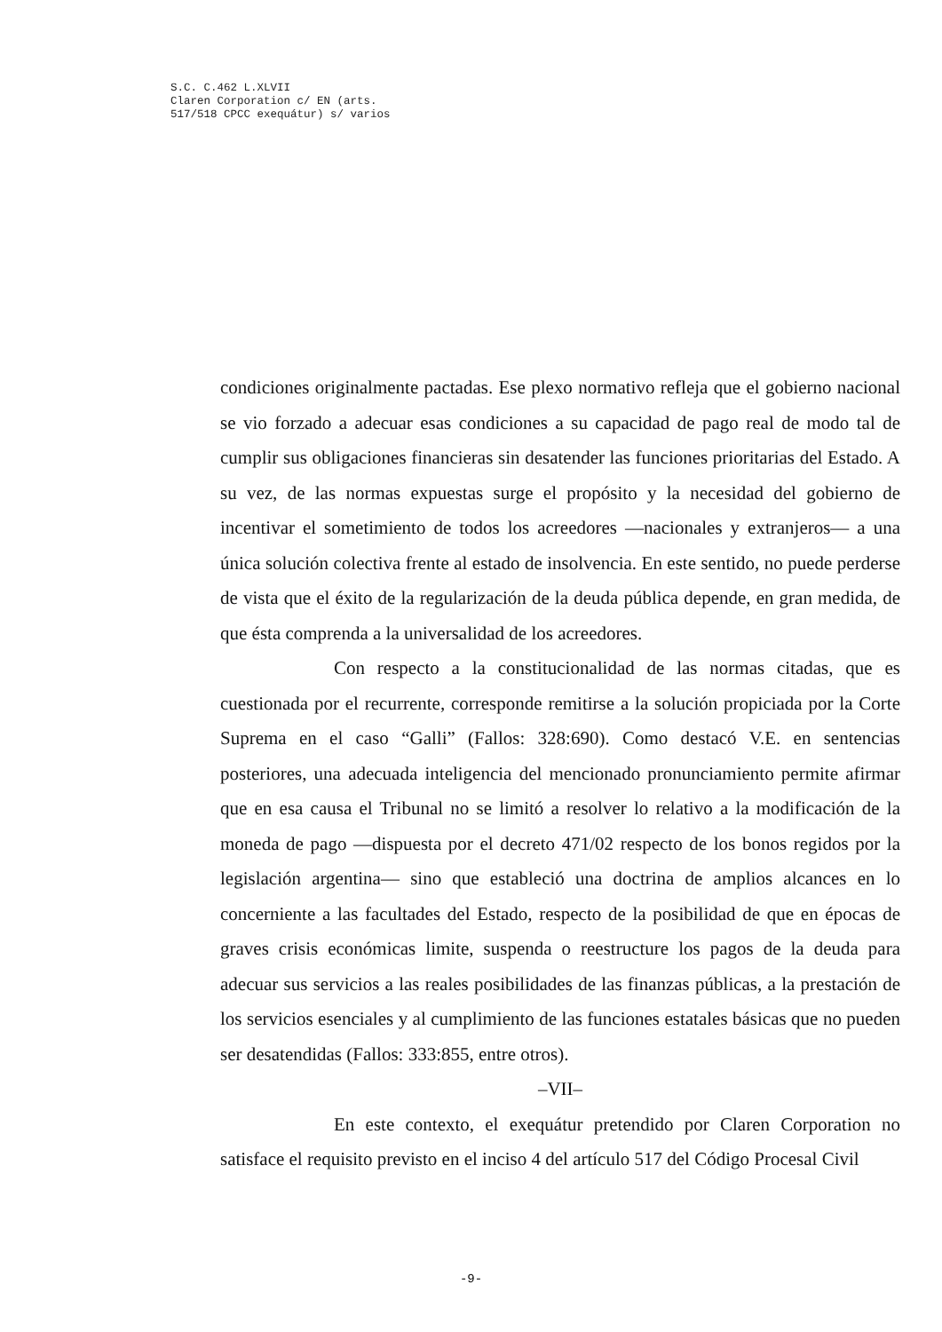S.C. C.462 L.XLVII
Claren Corporation c/ EN (arts.
517/518 CPCC exequátur) s/ varios
condiciones originalmente pactadas. Ese plexo normativo refleja que el gobierno nacional se vio forzado a adecuar esas condiciones a su capacidad de pago real de modo tal de cumplir sus obligaciones financieras sin desatender las funciones prioritarias del Estado. A su vez, de las normas expuestas surge el propósito y la necesidad del gobierno de incentivar el sometimiento de todos los acreedores —nacionales y extranjeros— a una única solución colectiva frente al estado de insolvencia. En este sentido, no puede perderse de vista que el éxito de la regularización de la deuda pública depende, en gran medida, de que ésta comprenda a la universalidad de los acreedores.
Con respecto a la constitucionalidad de las normas citadas, que es cuestionada por el recurrente, corresponde remitirse a la solución propiciada por la Corte Suprema en el caso “Galli” (Fallos: 328:690). Como destacó V.E. en sentencias posteriores, una adecuada inteligencia del mencionado pronunciamiento permite afirmar que en esa causa el Tribunal no se limitó a resolver lo relativo a la modificación de la moneda de pago —dispuesta por el decreto 471/02 respecto de los bonos regidos por la legislación argentina— sino que estableció una doctrina de amplios alcances en lo concerniente a las facultades del Estado, respecto de la posibilidad de que en épocas de graves crisis económicas limite, suspenda o reestructure los pagos de la deuda para adecuar sus servicios a las reales posibilidades de las finanzas públicas, a la prestación de los servicios esenciales y al cumplimiento de las funciones estatales básicas que no pueden ser desatendidas (Fallos: 333:855, entre otros).
–VII–
En este contexto, el exequátur pretendido por Claren Corporation no satisface el requisito previsto en el inciso 4 del artículo 517 del Código Procesal Civil
-9-